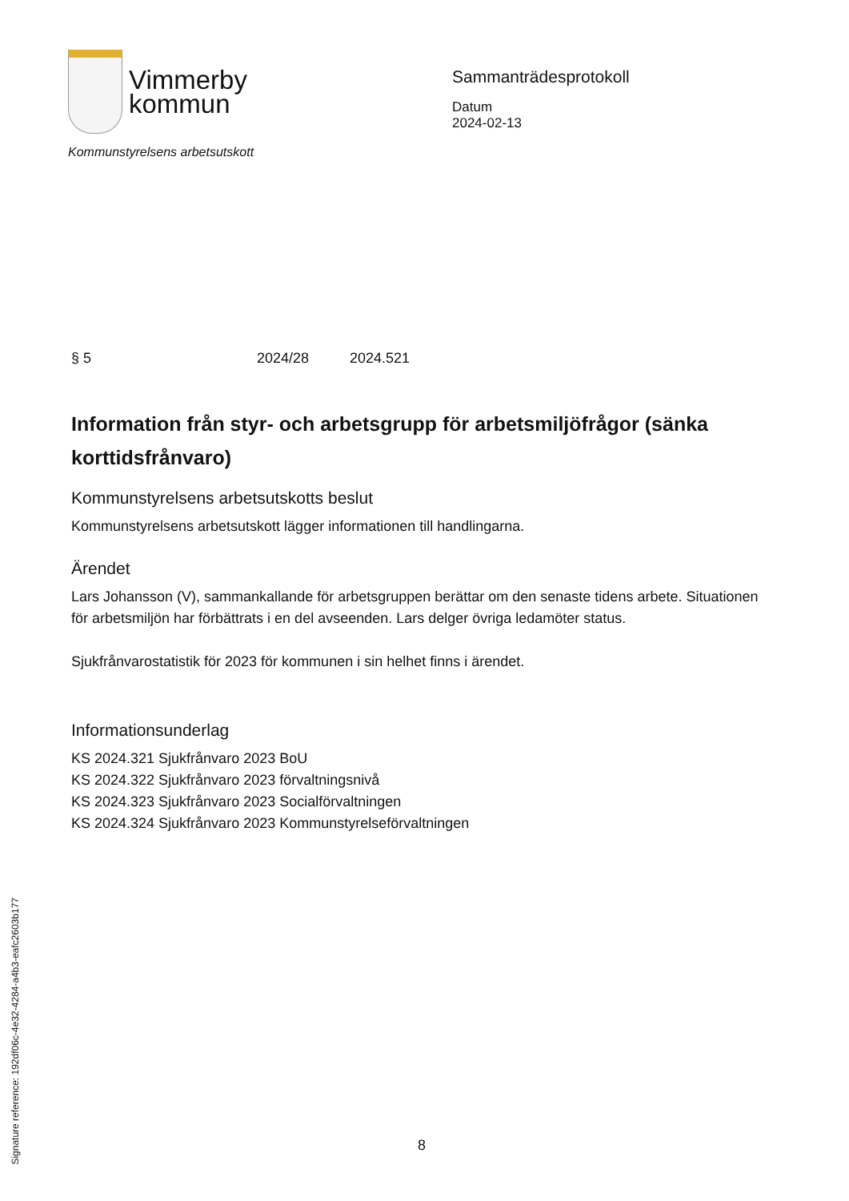Vimmerby
kommun
Kommunstyrelsens arbetsutskott
Sammanträdesprotokoll
Datum
2024-02-13
§ 5 2024/28 2024.521
Information från styr- och arbetsgrupp för arbetsmiljöfrågor (sänka korttidsfrånvaro)
Kommunstyrelsens arbetsutskotts beslut
Kommunstyrelsens arbetsutskott lägger informationen till handlingarna.
Ärendet
Lars Johansson (V), sammankallande för arbetsgruppen berättar om den senaste tidens arbete. Situationen för arbetsmiljön har förbättrats i en del avseenden. Lars delger övriga ledamöter status.
Sjukfrånvarostatistik för 2023 för kommunen i sin helhet finns i ärendet.
Informationsunderlag
KS 2024.321 Sjukfrånvaro 2023 BoU
KS 2024.322 Sjukfrånvaro 2023 förvaltningsnivå
KS 2024.323 Sjukfrånvaro 2023 Socialförvaltningen
KS 2024.324 Sjukfrånvaro 2023 Kommunstyrelseförvaltningen
Signature reference: 192df06c-4e32-4284-a4b3-eafc2603b177
8